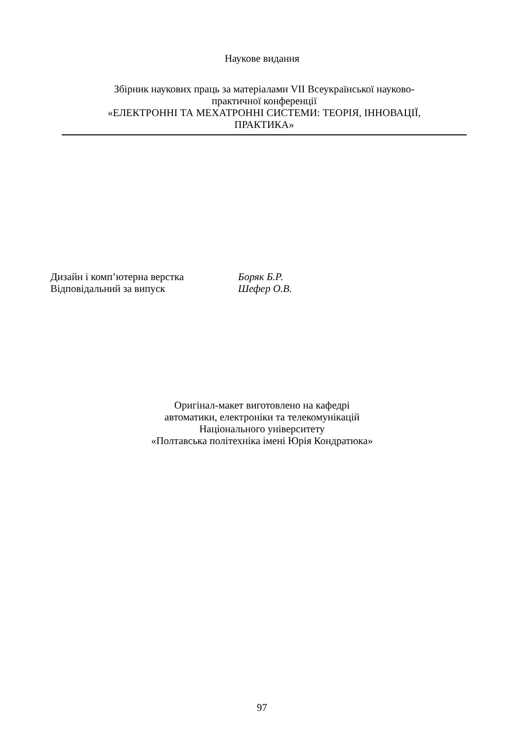Наукове видання
Збірник наукових праць за матеріалами VII Всеукраїнської науково-
практичної конференції
«ЕЛЕКТРОННІ ТА МЕХАТРОННІ СИСТЕМИ: ТЕОРІЯ, ІННОВАЦІЇ,
ПРАКТИКА»
Дизайн і комп’ютерна верстка Боряк Б.Р.
Відповідальний за випуск Шефер О.В.
Оригінал-макет виготовлено на кафедрі
автоматики, електроніки та телекомунікацій
Національного університету
«Полтавська політехніка імені Юрія Кондратюка»
97